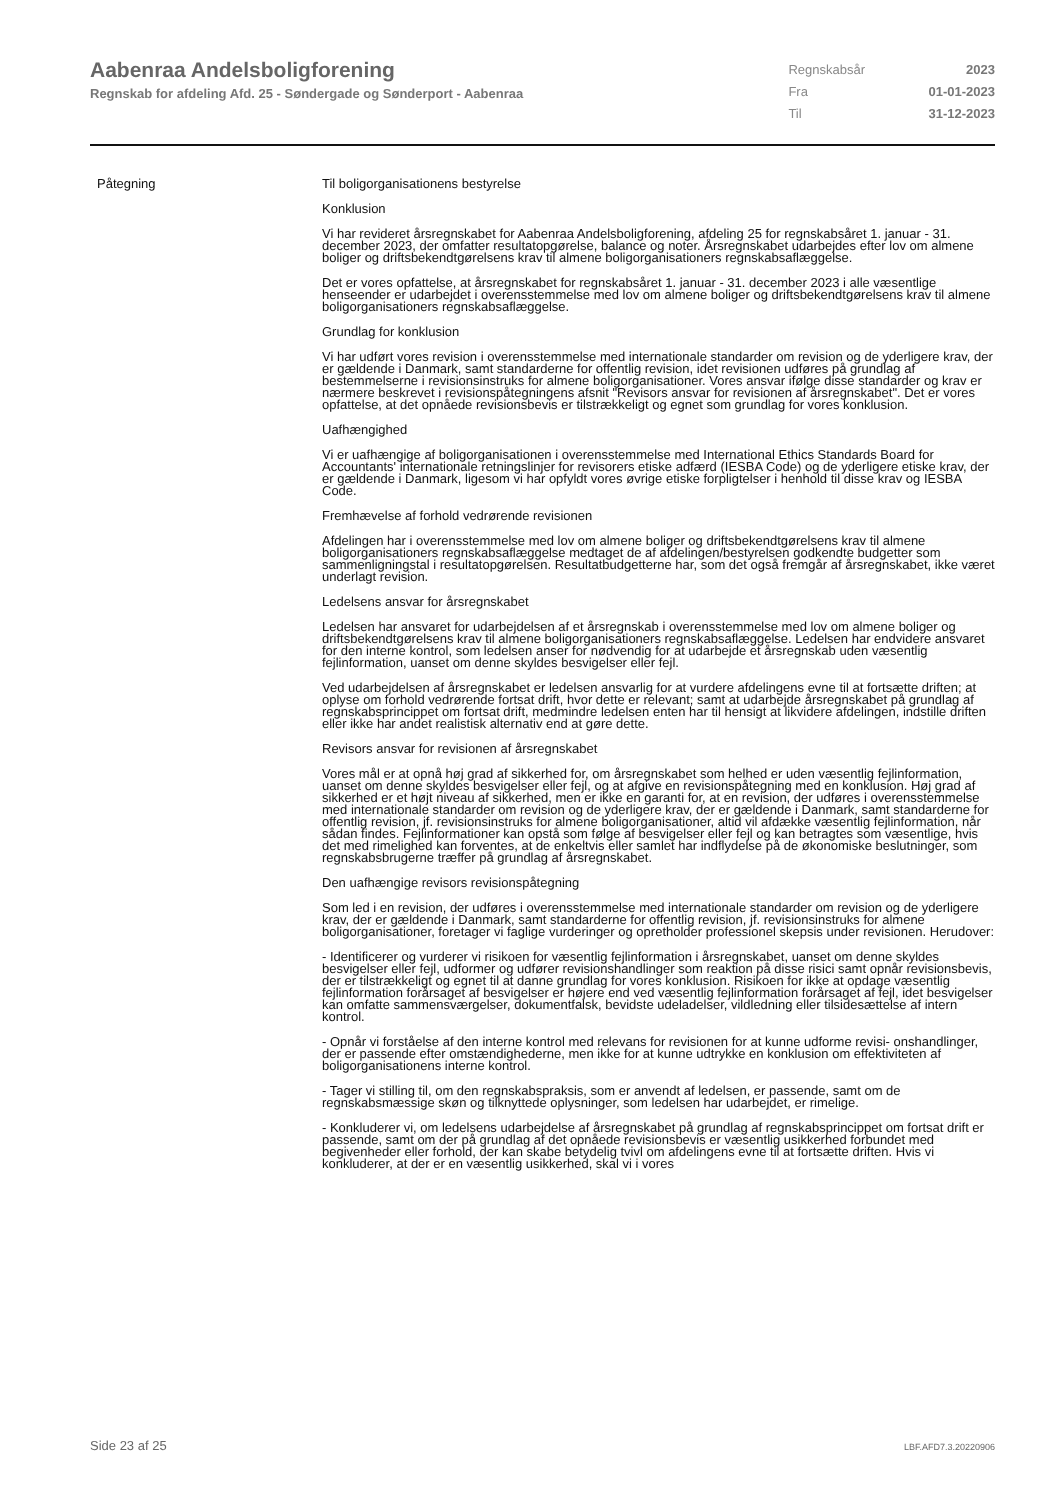Aabenraa Andelsboligforening
Regnskab for afdeling Afd. 25 - Søndergade og Sønderport - Aabenraa
| Regnskabsår | 2023 |
| Fra | 01-01-2023 |
| Til | 31-12-2023 |
Påtegning Til boligorganisationens bestyrelse
Konklusion
Vi har revideret årsregnskabet for Aabenraa Andelsboligforening, afdeling 25 for regnskabsåret 1. januar - 31. december 2023, der omfatter resultatopgørelse, balance og noter. Årsregnskabet udarbejdes efter lov om almene boliger og driftsbekendtgørelsens krav til almene boligorganisationers regnskabsaflæggelse.
Det er vores opfattelse, at årsregnskabet for regnskabsåret 1. januar - 31. december 2023 i alle væsentlige henseender er udarbejdet i overensstemmelse med lov om almene boliger og driftsbekendtgørelsens krav til almene boligorganisationers regnskabsaflæggelse.
Grundlag for konklusion
Vi har udført vores revision i overensstemmelse med internationale standarder om revision og de yderligere krav, der er gældende i Danmark, samt standarderne for offentlig revision, idet revisionen udføres på grundlag af bestemmelserne i revisionsinstruks for almene boligorganisationer. Vores ansvar ifølge disse standarder og krav er nærmere beskrevet i revisionspåtegningens afsnit "Revisors ansvar for revisionen af årsregnskabet". Det er vores opfattelse, at det opnåede revisionsbevis er tilstrækkeligt og egnet som grundlag for vores konklusion.
Uafhængighed
Vi er uafhængige af boligorganisationen i overensstemmelse med International Ethics Standards Board for Accountants' internationale retningslinjer for revisorers etiske adfærd (IESBA Code) og de yderligere etiske krav, der er gældende i Danmark, ligesom vi har opfyldt vores øvrige etiske forpligtelser i henhold til disse krav og IESBA Code.
Fremhævelse af forhold vedrørende revisionen
Afdelingen har i overensstemmelse med lov om almene boliger og driftsbekendtgørelsens krav til almene boligorganisationers regnskabsaflæggelse medtaget de af afdelingen/bestyrelsen godkendte budgetter som sammenligningstal i resultatopgørelsen. Resultatbudgetterne har, som det også fremgår af årsregnskabet, ikke været underlagt revision.
Ledelsens ansvar for årsregnskabet
Ledelsen har ansvaret for udarbejdelsen af et årsregnskab i overensstemmelse med lov om almene boliger og driftsbekendtgørelsens krav til almene boligorganisationers regnskabsaflæggelse. Ledelsen har endvidere ansvaret for den interne kontrol, som ledelsen anser for nødvendig for at udarbejde et årsregnskab uden væsentlig fejlinformation, uanset om denne skyldes besvigelser eller fejl.
Ved udarbejdelsen af årsregnskabet er ledelsen ansvarlig for at vurdere afdelingens evne til at fortsætte driften; at oplyse om forhold vedrørende fortsat drift, hvor dette er relevant; samt at udarbejde årsregnskabet på grundlag af regnskabsprincippet om fortsat drift, medmindre ledelsen enten har til hensigt at likvidere afdelingen, indstille driften eller ikke har andet realistisk alternativ end at gøre dette.
Revisors ansvar for revisionen af årsregnskabet
Vores mål er at opnå høj grad af sikkerhed for, om årsregnskabet som helhed er uden væsentlig fejlinformation, uanset om denne skyldes besvigelser eller fejl, og at afgive en revisionspåtegning med en konklusion. Høj grad af sikkerhed er et højt niveau af sikkerhed, men er ikke en garanti for, at en revision, der udføres i overensstemmelse med internationale standarder om revision og de yderligere krav, der er gældende i Danmark, samt standarderne for offentlig revision, jf. revisionsinstruks for almene boligorganisationer, altid vil afdække væsentlig fejlinformation, når sådan findes. Fejlinformationer kan opstå som følge af besvigelser eller fejl og kan betragtes som væsentlige, hvis det med rimelighed kan forventes, at de enkeltvis eller samlet har indflydelse på de økonomiske beslutninger, som regnskabsbrugerne træffer på grundlag af årsregnskabet.
Den uafhængige revisors revisionspåtegning
Som led i en revision, der udføres i overensstemmelse med internationale standarder om revision og de yderligere krav, der er gældende i Danmark, samt standarderne for offentlig revision, jf. revisionsinstruks for almene boligorganisationer, foretager vi faglige vurderinger og opretholder professionel skepsis under revisionen. Herudover:
- Identificerer og vurderer vi risikoen for væsentlig fejlinformation i årsregnskabet, uanset om denne skyldes besvigelser eller fejl, udformer og udfører revisionshandlinger som reaktion på disse risici samt opnår revisionsbevis, der er tilstrækkeligt og egnet til at danne grundlag for vores konklusion. Risikoen for ikke at opdage væsentlig fejlinformation forårsaget af besvigelser er højere end ved væsentlig fejlinformation forårsaget af fejl, idet besvigelser kan omfatte sammensværgelser, dokumentfalsk, bevidste udeladelser, vildledning eller tilsidesættelse af intern kontrol.
- Opnår vi forståelse af den interne kontrol med relevans for revisionen for at kunne udforme revisi- onshandlinger, der er passende efter omstændighederne, men ikke for at kunne udtrykke en konklusion om effektiviteten af boligorganisationens interne kontrol.
- Tager vi stilling til, om den regnskabspraksis, som er anvendt af ledelsen, er passende, samt om de regnskabsmæssige skøn og tilknyttede oplysninger, som ledelsen har udarbejdet, er rimelige.
- Konkluderer vi, om ledelsens udarbejdelse af årsregnskabet på grundlag af regnskabsprincippet om fortsat drift er passende, samt om der på grundlag af det opnåede revisionsbevis er væsentlig usikkerhed forbundet med begivenheder eller forhold, der kan skabe betydelig tvivl om afdelingens evne til at fortsætte driften. Hvis vi konkluderer, at der er en væsentlig usikkerhed, skal vi i vores
Side 23 af 25 LBF.AFD7.3.20220906